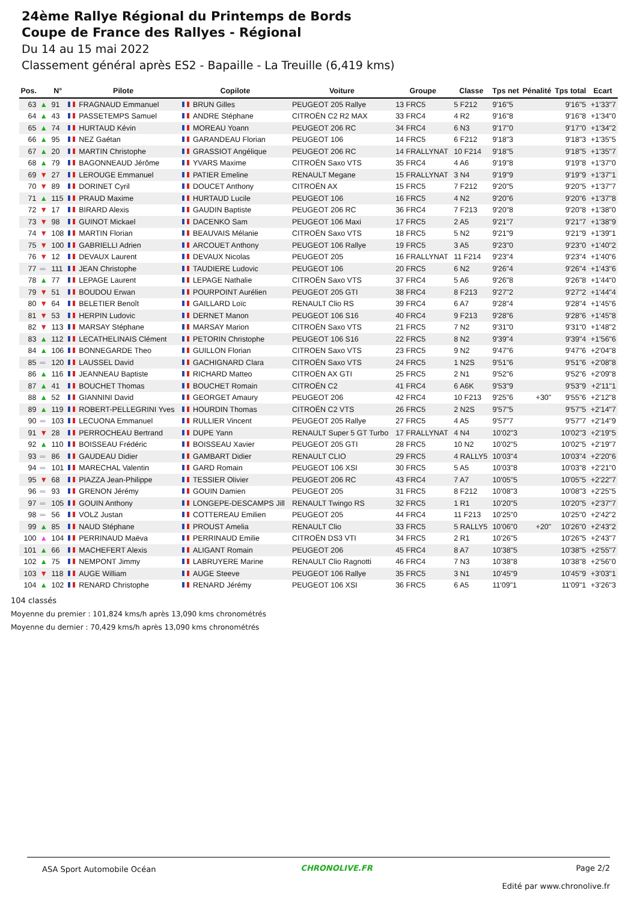24ème Rallye Régional du Printemps de Bords
Coupe de France des Rallyes - Régional
Du 14 au 15 mai 2022
Classement général après ES2 - Bapaille - La Treuille (6,419 kms)
| Pos. | | N° | Pilote | Copilote | Voiture | Groupe | Classe | Tps net | Pénalité | Tps total | Ecart |
| --- | --- | --- | --- | --- | --- | --- | --- | --- | --- | --- | --- |
| 63 | ▲ | 91 | FRAGNAUD Emmanuel | BRUN Gilles | PEUGEOT 205 Rallye | 13 FRC5 | 5 F212 | 9'16"5 | | 9'16"5 | +1'33"7 |
| 64 | ▲ | 43 | PASSETEMPS Samuel | ANDRE Stéphane | CITROËN C2 R2 MAX | 33 FRC4 | 4 R2 | 9'16"8 | | 9'16"8 | +1'34"0 |
| 65 | ▲ | 74 | HURTAUD Kévin | MOREAU Yoann | PEUGEOT 206 RC | 34 FRC4 | 6 N3 | 9'17"0 | | 9'17"0 | +1'34"2 |
| 66 | ▲ | 95 | NEZ Gaétan | GARANDEAU Florian | PEUGEOT 106 | 14 FRC5 | 6 F212 | 9'18"3 | | 9'18"3 | +1'35"5 |
| 67 | ▲ | 20 | MARTIN Christophe | GRASSIOT Angélique | PEUGEOT 206 RC | 14 FRALLYNAT | 10 F214 | 9'18"5 | | 9'18"5 | +1'35"7 |
| 68 | ▲ | 79 | BAGONNEAUD Jérôme | YVARS Maxime | CITROËN Saxo VTS | 35 FRC4 | 4 A6 | 9'19"8 | | 9'19"8 | +1'37"0 |
| 69 | ▼ | 27 | LEROUGE Emmanuel | PATIER Emeline | RENAULT Megane | 15 FRALLYNAT | 3 N4 | 9'19"9 | | 9'19"9 | +1'37"1 |
| 70 | ▼ | 89 | DORINET Cyril | DOUCET Anthony | CITROËN AX | 15 FRC5 | 7 F212 | 9'20"5 | | 9'20"5 | +1'37"7 |
| 71 | ▲ | 115 | PRAUD Maxime | HURTAUD Lucile | PEUGEOT 106 | 16 FRC5 | 4 N2 | 9'20"6 | | 9'20"6 | +1'37"8 |
| 72 | ▼ | 17 | BIRARD Alexis | GAUDIN Baptiste | PEUGEOT 206 RC | 36 FRC4 | 7 F213 | 9'20"8 | | 9'20"8 | +1'38"0 |
| 73 | ▼ | 98 | GUINOT Mickael | DACENKO Sam | PEUGEOT 106 Maxi | 17 FRC5 | 2 A5 | 9'21"7 | | 9'21"7 | +1'38"9 |
| 74 | ▼ | 108 | MARTIN Florian | BEAUVAIS Mélanie | CITROËN Saxo VTS | 18 FRC5 | 5 N2 | 9'21"9 | | 9'21"9 | +1'39"1 |
| 75 | ▼ | 100 | GABRIELLI Adrien | ARCOUET Anthony | PEUGEOT 106 Rallye | 19 FRC5 | 3 A5 | 9'23"0 | | 9'23"0 | +1'40"2 |
| 76 | ▼ | 12 | DEVAUX Laurent | DEVAUX Nicolas | PEUGEOT 205 | 16 FRALLYNAT | 11 F214 | 9'23"4 | | 9'23"4 | +1'40"6 |
| 77 | ═ | 111 | JEAN Christophe | TAUDIERE Ludovic | PEUGEOT 106 | 20 FRC5 | 6 N2 | 9'26"4 | | 9'26"4 | +1'43"6 |
| 78 | ▲ | 77 | LEPAGE Laurent | LEPAGE Nathalie | CITROËN Saxo VTS | 37 FRC4 | 5 A6 | 9'26"8 | | 9'26"8 | +1'44"0 |
| 79 | ▼ | 51 | BOUDOU Erwan | POURPOINT Aurélien | PEUGEOT 205 GTI | 38 FRC4 | 8 F213 | 9'27"2 | | 9'27"2 | +1'44"4 |
| 80 | ▼ | 64 | BELETIER Benoît | GAILLARD Loïc | RENAULT Clio RS | 39 FRC4 | 6 A7 | 9'28"4 | | 9'28"4 | +1'45"6 |
| 81 | ▼ | 53 | HERPIN Ludovic | DERNET Manon | PEUGEOT 106 S16 | 40 FRC4 | 9 F213 | 9'28"6 | | 9'28"6 | +1'45"8 |
| 82 | ▼ | 113 | MARSAY Stéphane | MARSAY Marion | CITROËN Saxo VTS | 21 FRC5 | 7 N2 | 9'31"0 | | 9'31"0 | +1'48"2 |
| 83 | ▲ | 112 | LECATHELINAIS Clément | PETORIN Christophe | PEUGEOT 106 S16 | 22 FRC5 | 8 N2 | 9'39"4 | | 9'39"4 | +1'56"6 |
| 84 | ▲ | 106 | BONNEGARDE Theo | GUILLON Florian | CITROEN Saxo VTS | 23 FRC5 | 9 N2 | 9'47"6 | | 9'47"6 | +2'04"8 |
| 85 | ═ | 120 | LAUSSEL David | GACHIGNARD Clara | CITROËN Saxo VTS | 24 FRC5 | 1 N2S | 9'51"6 | | 9'51"6 | +2'08"8 |
| 86 | ▲ | 116 | JEANNEAU Baptiste | RICHARD Matteo | CITROËN AX GTI | 25 FRC5 | 2 N1 | 9'52"6 | | 9'52"6 | +2'09"8 |
| 87 | ▲ | 41 | BOUCHET Thomas | BOUCHET Romain | CITROËN C2 | 41 FRC4 | 6 A6K | 9'53"9 | | 9'53"9 | +2'11"1 |
| 88 | ▲ | 52 | GIANNINI David | GEORGET Amaury | PEUGEOT 206 | 42 FRC4 | 10 F213 | 9'25"6 | +30" | 9'55"6 | +2'12"8 |
| 89 | ▲ | 119 | ROBERT-PELLEGRINI Yves | HOURDIN Thomas | CITROËN C2 VTS | 26 FRC5 | 2 N2S | 9'57"5 | | 9'57"5 | +2'14"7 |
| 90 | ═ | 103 | LECUONA Emmanuel | RULLIER Vincent | PEUGEOT 205 Rallye | 27 FRC5 | 4 A5 | 9'57"7 | | 9'57"7 | +2'14"9 |
| 91 | ▼ | 28 | PERROCHEAU Bertrand | DUPE Yann | RENAULT Super 5 GT Turbo | 17 FRALLYNAT | 4 N4 | 10'02"3 | | 10'02"3 | +2'19"5 |
| 92 | ▲ | 110 | BOISSEAU Frédéric | BOISSEAU Xavier | PEUGEOT 205 GTI | 28 FRC5 | 10 N2 | 10'02"5 | | 10'02"5 | +2'19"7 |
| 93 | ═ | 86 | GAUDEAU Didier | GAMBART Didier | RENAULT CLIO | 29 FRC5 | 4 RALLY5 | 10'03"4 | | 10'03"4 | +2'20"6 |
| 94 | ═ | 101 | MARECHAL Valentin | GARD Romain | PEUGEOT 106 XSI | 30 FRC5 | 5 A5 | 10'03"8 | | 10'03"8 | +2'21"0 |
| 95 | ▼ | 68 | PIAZZA Jean-Philippe | TESSIER Olivier | PEUGEOT 206 RC | 43 FRC4 | 7 A7 | 10'05"5 | | 10'05"5 | +2'22"7 |
| 96 | ═ | 93 | GRENON Jérémy | GOUIN Damien | PEUGEOT 205 | 31 FRC5 | 8 F212 | 10'08"3 | | 10'08"3 | +2'25"5 |
| 97 | ═ | 105 | GOUIN Anthony | LONGEPE-DESCAMPS Jill | RENAULT Twingo RS | 32 FRC5 | 1 R1 | 10'20"5 | | 10'20"5 | +2'37"7 |
| 98 | ═ | 56 | VOLZ Justan | COTTEREAU Emilien | PEUGEOT 205 | 44 FRC4 | 11 F213 | 10'25"0 | | 10'25"0 | +2'42"2 |
| 99 | ▲ | 85 | NAUD Stéphane | PROUST Amelia | RENAULT Clio | 33 FRC5 | 5 RALLY5 | 10'06"0 | +20" | 10'26"0 | +2'43"2 |
| 100 | ▲ | 104 | PERRINAUD Maëva | PERRINAUD Emilie | CITROËN DS3 VTI | 34 FRC5 | 2 R1 | 10'26"5 | | 10'26"5 | +2'43"7 |
| 101 | ▲ | 66 | MACHEFERT Alexis | ALIGANT Romain | PEUGEOT 206 | 45 FRC4 | 8 A7 | 10'38"5 | | 10'38"5 | +2'55"7 |
| 102 | ▲ | 75 | NEMPONT Jimmy | LABRUYERE Marine | RENAULT Clio Ragnotti | 46 FRC4 | 7 N3 | 10'38"8 | | 10'38"8 | +2'56"0 |
| 103 | ▼ | 118 | AUGE William | AUGE Steeve | PEUGEOT 106 Rallye | 35 FRC5 | 3 N1 | 10'45"9 | | 10'45"9 | +3'03"1 |
| 104 | ▲ | 102 | RENARD Christophe | RENARD Jérémy | PEUGEOT 106 XSI | 36 FRC5 | 6 A5 | 11'09"1 | | 11'09"1 | +3'26"3 |
104 classés
Moyenne du premier : 101,824 kms/h après 13,090 kms chronométrés
Moyenne du dernier : 70,429 kms/h après 13,090 kms chronométrés
ASA Sport Automobile Océan CHRONOLIVE.FR Page 2/2
Edité par www.chronolive.fr